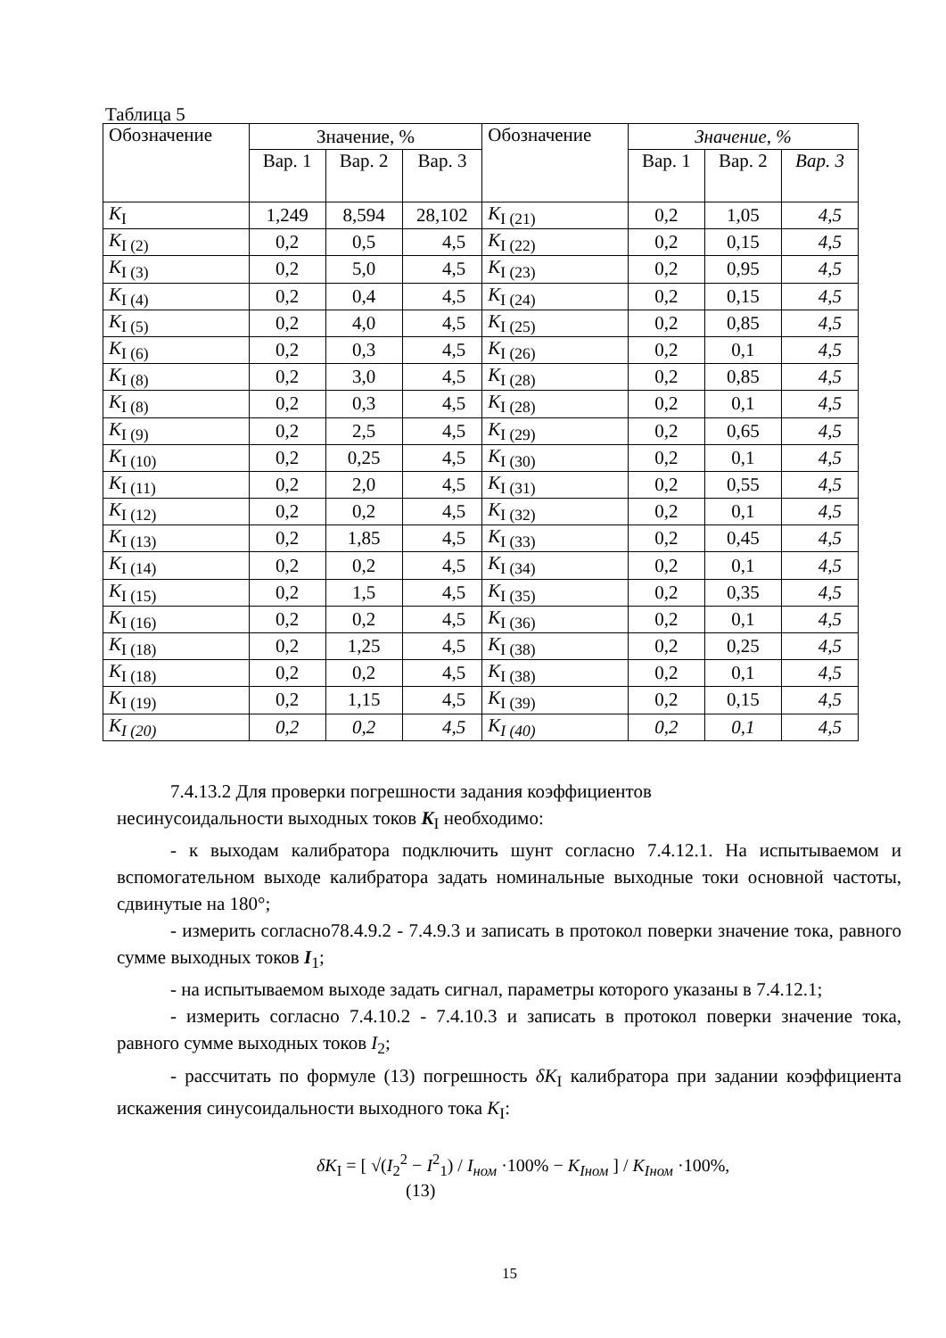Таблица 5
| Обозначение | Значение, % | | | Обозначение | Значение, % | | |
| --- | --- | --- | --- | --- | --- | --- | --- |
| | Вар. 1 | Вар. 2 | Вар. 3 | | Вар. 1 | Вар. 2 | Вар. 3 |
| K<sub>I</sub> | 1,249 | 8,594 | 28,102 | K<sub>I (21)</sub> | 0,2 | 1,05 | 4,5 |
| K<sub>I (2)</sub> | 0,2 | 0,5 | 4,5 | K<sub>I (22)</sub> | 0,2 | 0,15 | 4,5 |
| K<sub>I (3)</sub> | 0,2 | 5,0 | 4,5 | K<sub>I (23)</sub> | 0,2 | 0,95 | 4,5 |
| K<sub>I (4)</sub> | 0,2 | 0,4 | 4,5 | K<sub>I (24)</sub> | 0,2 | 0,15 | 4,5 |
| K<sub>I (5)</sub> | 0,2 | 4,0 | 4,5 | K<sub>I (25)</sub> | 0,2 | 0,85 | 4,5 |
| K<sub>I (6)</sub> | 0,2 | 0,3 | 4,5 | K<sub>I (26)</sub> | 0,2 | 0,1 | 4,5 |
| K<sub>I (8)</sub> | 0,2 | 3,0 | 4,5 | K<sub>I (28)</sub> | 0,2 | 0,85 | 4,5 |
| K<sub>I (8)</sub> | 0,2 | 0,3 | 4,5 | K<sub>I (28)</sub> | 0,2 | 0,1 | 4,5 |
| K<sub>I (9)</sub> | 0,2 | 2,5 | 4,5 | K<sub>I (29)</sub> | 0,2 | 0,65 | 4,5 |
| K<sub>I (10)</sub> | 0,2 | 0,25 | 4,5 | K<sub>I (30)</sub> | 0,2 | 0,1 | 4,5 |
| K<sub>I (11)</sub> | 0,2 | 2,0 | 4,5 | K<sub>I (31)</sub> | 0,2 | 0,55 | 4,5 |
| K<sub>I (12)</sub> | 0,2 | 0,2 | 4,5 | K<sub>I (32)</sub> | 0,2 | 0,1 | 4,5 |
| K<sub>I (13)</sub> | 0,2 | 1,85 | 4,5 | K<sub>I (33)</sub> | 0,2 | 0,45 | 4,5 |
| K<sub>I (14)</sub> | 0,2 | 0,2 | 4,5 | K<sub>I (34)</sub> | 0,2 | 0,1 | 4,5 |
| K<sub>I (15)</sub> | 0,2 | 1,5 | 4,5 | K<sub>I (35)</sub> | 0,2 | 0,35 | 4,5 |
| K<sub>I (16)</sub> | 0,2 | 0,2 | 4,5 | K<sub>I (36)</sub> | 0,2 | 0,1 | 4,5 |
| K<sub>I (18)</sub> | 0,2 | 1,25 | 4,5 | K<sub>I (38)</sub> | 0,2 | 0,25 | 4,5 |
| K<sub>I (18)</sub> | 0,2 | 0,2 | 4,5 | K<sub>I (38)</sub> | 0,2 | 0,1 | 4,5 |
| K<sub>I (19)</sub> | 0,2 | 1,15 | 4,5 | K<sub>I (39)</sub> | 0,2 | 0,15 | 4,5 |
| K<sub>I (20)</sub> | 0,2 | 0,2 | 4,5 | K<sub>I (40)</sub> | 0,2 | 0,1 | 4,5 |
7.4.13.2 Для проверки погрешности задания коэффициентов
несинусоидальности выходных токов K<sub>I</sub> необходимо:
- к выходам калибратора подключить шунт согласно 7.4.12.1. На испытываемом и вспомогательном выходе калибратора задать номинальные выходные токи основной частоты, сдвинутые на 180°;
- измерить согласно78.4.9.2 - 7.4.9.3 и записать в протокол поверки значение тока, равного сумме выходных токов I<sub>1</sub>;
- на испытываемом выходе задать сигнал, параметры которого указаны в 7.4.12.1;
- измерить согласно 7.4.10.2 - 7.4.10.3 и записать в протокол поверки значение тока, равного сумме выходных токов I<sub>2</sub>;
- рассчитать по формуле (13) погрешность δK<sub>I</sub> калибратора при задании коэффициента искажения синусоидальности выходного тока K<sub>I</sub>:
δK<sub>I</sub> = [ √(I<sub>2</sub><sup>2</sup> − I<sup>2</sup><sub>1</sub>) / I<sub>ном</sub> ·100% − K<sub>Iном</sub> ] / K<sub>Iном</sub> ·100%, (13)
15